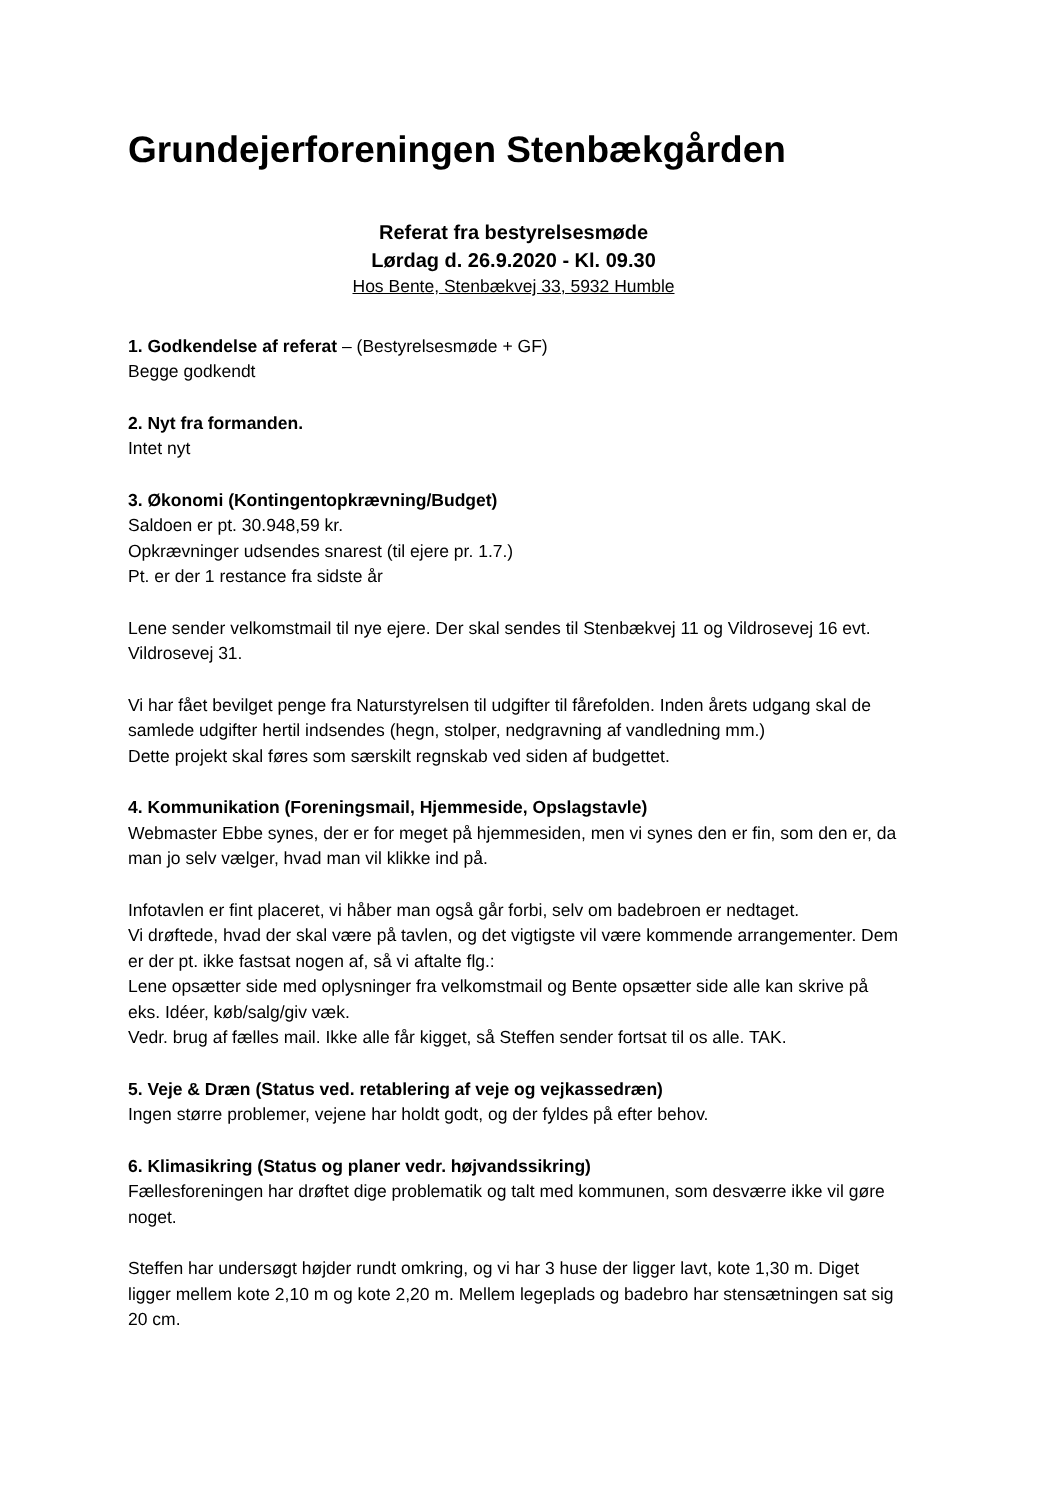Grundejerforeningen Stenbækgården
Referat fra bestyrelsesmøde
Lørdag d. 26.9.2020 - Kl. 09.30
Hos Bente, Stenbækvej 33, 5932 Humble
1. Godkendelse af referat – (Bestyrelsesmøde + GF)
Begge godkendt
2. Nyt fra formanden.
Intet nyt
3. Økonomi (Kontingentopkrævning/Budget)
Saldoen er pt. 30.948,59 kr.
Opkrævninger udsendes snarest (til ejere pr. 1.7.)
Pt. er der 1 restance fra sidste år
Lene sender velkomstmail til nye ejere. Der skal sendes til Stenbækvej 11 og Vildrosevej 16 evt. Vildrosevej 31.
Vi har fået bevilget penge fra Naturstyrelsen til udgifter til fårefolden. Inden årets udgang skal de samlede udgifter hertil indsendes (hegn, stolper, nedgravning af vandledning mm.)
Dette projekt skal føres som særskilt regnskab ved siden af budgettet.
4. Kommunikation (Foreningsmail, Hjemmeside, Opslagstavle)
Webmaster Ebbe synes, der er for meget på hjemmesiden, men vi synes den er fin, som den er, da man jo selv vælger, hvad man vil klikke ind på.
Infotavlen er fint placeret, vi håber man også går forbi, selv om badebroen er nedtaget.
Vi drøftede, hvad der skal være på tavlen, og det vigtigste vil være kommende arrangementer. Dem er der pt. ikke fastsat nogen af, så vi aftalte flg.:
Lene opsætter side med oplysninger fra velkomstmail og Bente opsætter side alle kan skrive på eks. Idéer, køb/salg/giv væk.
Vedr. brug af fælles mail. Ikke alle får kigget, så Steffen sender fortsat til os alle. TAK.
5. Veje & Dræn (Status ved. retablering af veje og vejkassedræn)
Ingen større problemer, vejene har holdt godt, og der fyldes på efter behov.
6. Klimasikring (Status og planer vedr. højvandssikring)
Fællesforeningen har drøftet dige problematik og talt med kommunen, som desværre ikke vil gøre noget.
Steffen har undersøgt højder rundt omkring, og vi har 3 huse der ligger lavt, kote 1,30 m. Diget ligger mellem kote 2,10 m og kote 2,20 m. Mellem legeplads og badebro har stensætningen sat sig 20 cm.